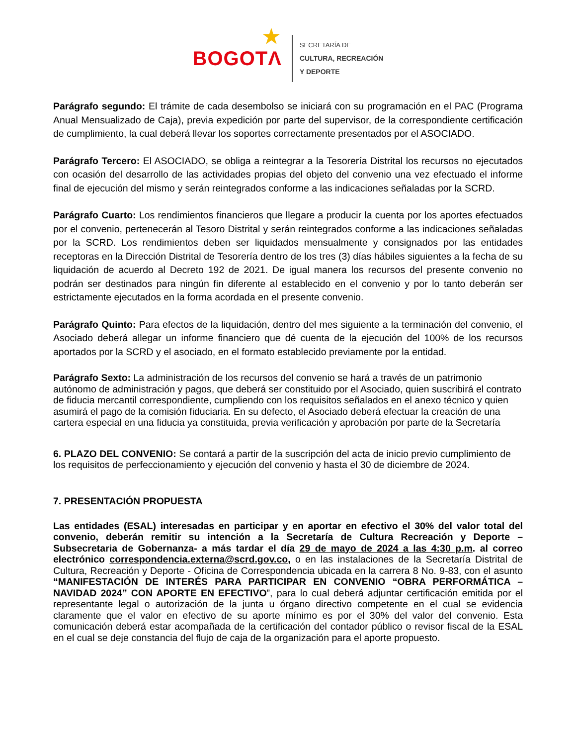★
BOGOTΛ
SECRETARÍA DE
CULTURA, RECREACIÓN
Y DEPORTE
Parágrafo segundo: El trámite de cada desembolso se iniciará con su programación en el PAC (Programa Anual Mensualizado de Caja), previa expedición por parte del supervisor, de la correspondiente certificación de cumplimiento, la cual deberá llevar los soportes correctamente presentados por el ASOCIADO.
Parágrafo Tercero: El ASOCIADO, se obliga a reintegrar a la Tesorería Distrital los recursos no ejecutados con ocasión del desarrollo de las actividades propias del objeto del convenio una vez efectuado el informe final de ejecución del mismo y serán reintegrados conforme a las indicaciones señaladas por la SCRD.
Parágrafo Cuarto: Los rendimientos financieros que llegare a producir la cuenta por los aportes efectuados por el convenio, pertenecerán al Tesoro Distrital y serán reintegrados conforme a las indicaciones señaladas por la SCRD. Los rendimientos deben ser liquidados mensualmente y consignados por las entidades receptoras en la Dirección Distrital de Tesorería dentro de los tres (3) días hábiles siguientes a la fecha de su liquidación de acuerdo al Decreto 192 de 2021. De igual manera los recursos del presente convenio no podrán ser destinados para ningún fin diferente al establecido en el convenio y por lo tanto deberán ser estrictamente ejecutados en la forma acordada en el presente convenio.
Parágrafo Quinto: Para efectos de la liquidación, dentro del mes siguiente a la terminación del convenio, el Asociado deberá allegar un informe financiero que dé cuenta de la ejecución del 100% de los recursos aportados por la SCRD y el asociado, en el formato establecido previamente por la entidad.
Parágrafo Sexto: La administración de los recursos del convenio se hará a través de un patrimonio autónomo de administración y pagos, que deberá ser constituido por el Asociado, quien suscribirá el contrato de fiducia mercantil correspondiente, cumpliendo con los requisitos señalados en el anexo técnico y quien asumirá el pago de la comisión fiduciaria. En su defecto, el Asociado deberá efectuar la creación de una cartera especial en una fiducia ya constituida, previa verificación y aprobación por parte de la Secretaría
6. PLAZO DEL CONVENIO: Se contará a partir de la suscripción del acta de inicio previo cumplimiento de los requisitos de perfeccionamiento y ejecución del convenio y hasta el 30 de diciembre de 2024.
7. PRESENTACIÓN PROPUESTA
Las entidades (ESAL) interesadas en participar y en aportar en efectivo el 30% del valor total del convenio, deberán remitir su intención a la Secretaría de Cultura Recreación y Deporte – Subsecretaria de Gobernanza- a más tardar el día 29 de mayo de 2024 a las 4:30 p.m. al correo electrónico correspondencia.externa@scrd.gov.co, o en las instalaciones de la Secretaría Distrital de Cultura, Recreación y Deporte - Oficina de Correspondencia ubicada en la carrera 8 No. 9-83, con el asunto “MANIFESTACIÓN DE INTERÉS PARA PARTICIPAR EN CONVENIO “OBRA PERFORMÁTICA – NAVIDAD 2024” CON APORTE EN EFECTIVO”, para lo cual deberá adjuntar certificación emitida por el representante legal o autorización de la junta u órgano directivo competente en el cual se evidencia claramente que el valor en efectivo de su aporte mínimo es por el 30% del valor del convenio. Esta comunicación deberá estar acompañada de la certificación del contador público o revisor fiscal de la ESAL en el cual se deje constancia del flujo de caja de la organización para el aporte propuesto.